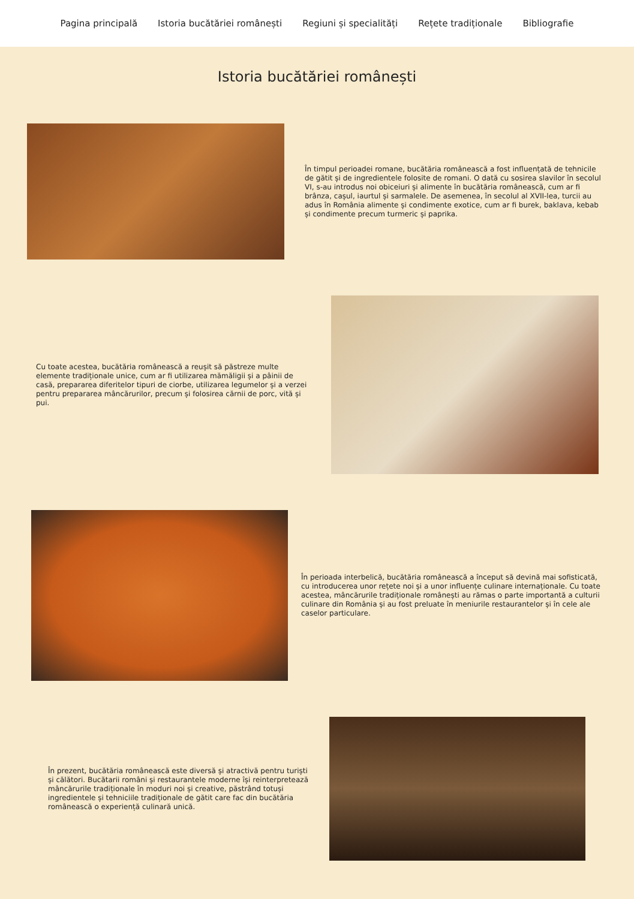Pagina principală Istoria bucătăriei românești Regiuni și specialități Rețete tradiționale Bibliografie
Istoria bucătăriei românești
În timpul perioadei romane, bucătăria românească a fost influențată de tehnicile de gătit și de ingredientele folosite de romani. O dată cu sosirea slavilor în secolul VI, s-au introdus noi obiceiuri și alimente în bucătăria românească, cum ar fi brânza, cașul, iaurtul și sarmalele. De asemenea, în secolul al XVII-lea, turcii au adus în România alimente și condimente exotice, cum ar fi burek, baklava, kebab și condimente precum turmeric și paprika.
Cu toate acestea, bucătăria românească a reușit să păstreze multe elemente tradiționale unice, cum ar fi utilizarea mămăligii și a pâinii de casă, prepararea diferitelor tipuri de ciorbe, utilizarea legumelor și a verzei pentru prepararea mâncărurilor, precum și folosirea cărnii de porc, vită și pui.
În perioada interbelică, bucătăria românească a început să devină mai sofisticată, cu introducerea unor rețete noi și a unor influențe culinare internaționale. Cu toate acestea, mâncărurile tradiționale românești au rămas o parte importantă a culturii culinare din România și au fost preluate în meniurile restaurantelor și în cele ale caselor particulare.
În prezent, bucătăria românească este diversă și atractivă pentru turiști și călători. Bucătarii români și restaurantele moderne își reinterpretează mâncărurile tradiționale în moduri noi și creative, păstrând totuși ingredientele și tehniciile tradiționale de gătit care fac din bucătăria românească o experiență culinară unică.